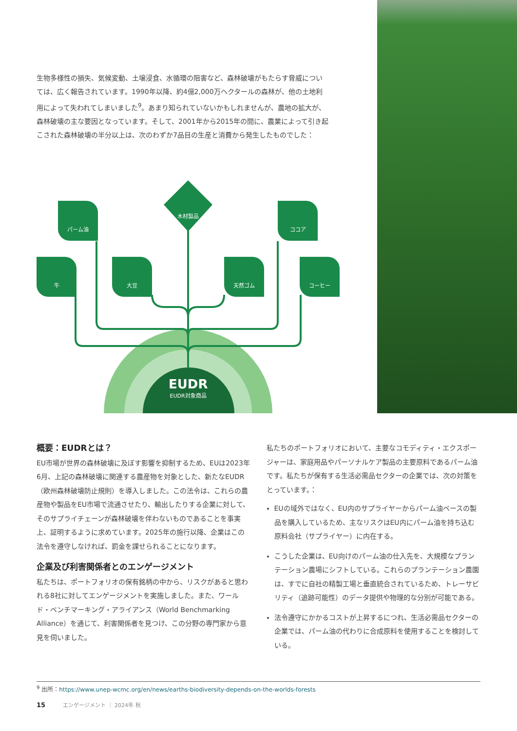生物多様性の損失、気候変動、土壌浸食、水循環の阻害など、森林破壊がもたらす脅威については、広く報告されています。1990年以降、約4億2,000万ヘクタールの森林が、他の土地利用によって失われてしまいました<sup>9</sup>。あまり知られていないかもしれませんが、農地の拡大が、森林破壊の主な要因となっています。そして、2001年から2015年の間に、農業によって引き起こされた森林破壊の半分以上は、次のわずか7品目の生産と消費から発生したものでした：
パーム油
牛 大豆
木材製品
天然ゴム
ココア
コーヒー
EUDR
EUDR対象商品
概要：EUDRとは？
EU市場が世界の森林破壊に及ぼす影響を抑制するため、EUは2023年6月、上記の森林破壊に関連する農産物を対象とした、新たなEUDR（欧州森林破壊防止規則）を導入しました。この法令は、これらの農産物や製品をEU市場で流通させたり、輸出したりする企業に対して、そのサプライチェーンが森林破壊を伴わないものであることを事実上、証明するように求めています。2025年の施行以降、企業はこの法令を遵守しなければ、罰金を課せられることになります。
企業及び利害関係者とのエンゲージメント
私たちは、ポートフォリオの保有銘柄の中から、リスクがあると思われる8社に対してエンゲージメントを実施しました。また、ワールド・ベンチマーキング・アライアンス（World Benchmarking Alliance）を通じて、利害関係者を見つけ、この分野の専門家から意見を伺いました。
私たちのポートフォリオにおいて、主要なコモディティ・エクスポージャーは、家庭用品やパーソナルケア製品の主要原料であるパーム油です。私たちが保有する生活必需品セクターの企業では、次の対策をとっています。：
EUの域外ではなく、EU内のサプライヤーからパーム油ベースの製品を購入しているため、主なリスクはEU内にパーム油を持ち込む原料会社（サプライヤー）に内在する。
こうした企業は、EU向けのパーム油の仕入先を、大規模なプランテーション農場にシフトしている。これらのプランテーション農園は、すでに自社の精製工場と垂直統合されているため、トレーサビリティ（追跡可能性）のデータ提供や物理的な分別が可能である。
法令遵守にかかるコストが上昇するにつれ、生活必需品セクターの企業では、パーム油の代わりに合成原料を使用することを検討している。
<sup>9</sup> 出所：https://www.unep-wcmc.org/en/news/earths-biodiversity-depends-on-the-worlds-forests
15 エンゲージメント ｜ 2024年 秋